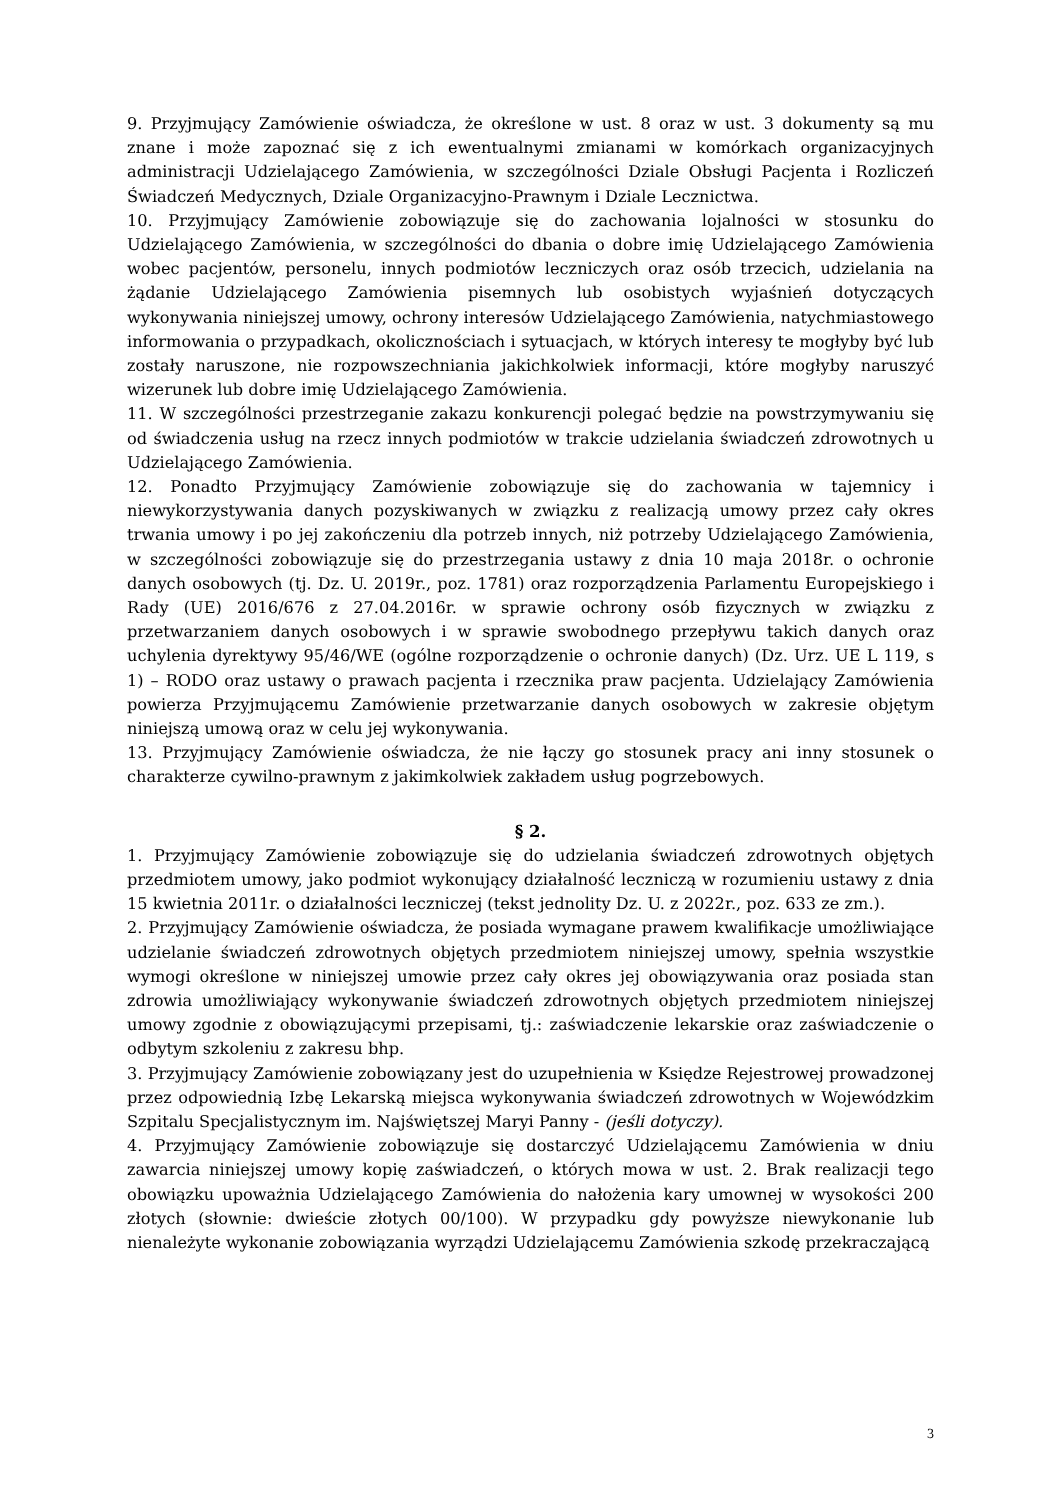9. Przyjmujący Zamówienie oświadcza, że określone w ust. 8 oraz w ust. 3 dokumenty są mu znane i może zapoznać się z ich ewentualnymi zmianami w komórkach organizacyjnych administracji Udzielającego Zamówienia, w szczególności Dziale Obsługi Pacjenta i Rozliczeń Świadczeń Medycznych, Dziale Organizacyjno-Prawnym i Dziale Lecznictwa.
10. Przyjmujący Zamówienie zobowiązuje się do zachowania lojalności w stosunku do Udzielającego Zamówienia, w szczególności do dbania o dobre imię Udzielającego Zamówienia wobec pacjentów, personelu, innych podmiotów leczniczych oraz osób trzecich, udzielania na żądanie Udzielającego Zamówienia pisemnych lub osobistych wyjaśnień dotyczących wykonywania niniejszej umowy, ochrony interesów Udzielającego Zamówienia, natychmiastowego informowania o przypadkach, okolicznościach i sytuacjach, w których interesy te mogłyby być lub zostały naruszone, nie rozpowszechniania jakichkolwiek informacji, które mogłyby naruszyć wizerunek lub dobre imię Udzielającego Zamówienia.
11. W szczególności przestrzeganie zakazu konkurencji polegać będzie na powstrzymywaniu się od świadczenia usług na rzecz innych podmiotów w trakcie udzielania świadczeń zdrowotnych u Udzielającego Zamówienia.
12. Ponadto Przyjmujący Zamówienie zobowiązuje się do zachowania w tajemnicy i niewykorzystywania danych pozyskiwanych w związku z realizacją umowy przez cały okres trwania umowy i po jej zakończeniu dla potrzeb innych, niż potrzeby Udzielającego Zamówienia, w szczególności zobowiązuje się do przestrzegania ustawy z dnia 10 maja 2018r. o ochronie danych osobowych (tj. Dz. U. 2019r., poz. 1781) oraz rozporządzenia Parlamentu Europejskiego i Rady (UE) 2016/676 z 27.04.2016r. w sprawie ochrony osób fizycznych w związku z przetwarzaniem danych osobowych i w sprawie swobodnego przepływu takich danych oraz uchylenia dyrektywy 95/46/WE (ogólne rozporządzenie o ochronie danych) (Dz. Urz. UE L 119, s 1) – RODO oraz ustawy o prawach pacjenta i rzecznika praw pacjenta. Udzielający Zamówienia powierza Przyjmującemu Zamówienie przetwarzanie danych osobowych w zakresie objętym niniejszą umową oraz w celu jej wykonywania.
13. Przyjmujący Zamówienie oświadcza, że nie łączy go stosunek pracy ani inny stosunek o charakterze cywilno-prawnym z jakimkolwiek zakładem usług pogrzebowych.
§ 2.
1. Przyjmujący Zamówienie zobowiązuje się do udzielania świadczeń zdrowotnych objętych przedmiotem umowy, jako podmiot wykonujący działalność leczniczą w rozumieniu ustawy z dnia 15 kwietnia 2011r. o działalności leczniczej (tekst jednolity Dz. U. z 2022r., poz. 633 ze zm.).
2. Przyjmujący Zamówienie oświadcza, że posiada wymagane prawem kwalifikacje umożliwiające udzielanie świadczeń zdrowotnych objętych przedmiotem niniejszej umowy, spełnia wszystkie wymogi określone w niniejszej umowie przez cały okres jej obowiązywania oraz posiada stan zdrowia umożliwiający wykonywanie świadczeń zdrowotnych objętych przedmiotem niniejszej umowy zgodnie z obowiązującymi przepisami, tj.: zaświadczenie lekarskie oraz zaświadczenie o odbytym szkoleniu z zakresu bhp.
3. Przyjmujący Zamówienie zobowiązany jest do uzupełnienia w Księdze Rejestrowej prowadzonej przez odpowiednią Izbę Lekarską miejsca wykonywania świadczeń zdrowotnych w Wojewódzkim Szpitalu Specjalistycznym im. Najświętszej Maryi Panny - (jeśli dotyczy).
4. Przyjmujący Zamówienie zobowiązuje się dostarczyć Udzielającemu Zamówienia w dniu zawarcia niniejszej umowy kopię zaświadczeń, o których mowa w ust. 2. Brak realizacji tego obowiązku upoważnia Udzielającego Zamówienia do nałożenia kary umownej w wysokości 200 złotych (słownie: dwieście złotych 00/100). W przypadku gdy powyższe niewykonanie lub nienależyte wykonanie zobowiązania wyrządzi Udzielającemu Zamówienia szkodę przekraczającą
3